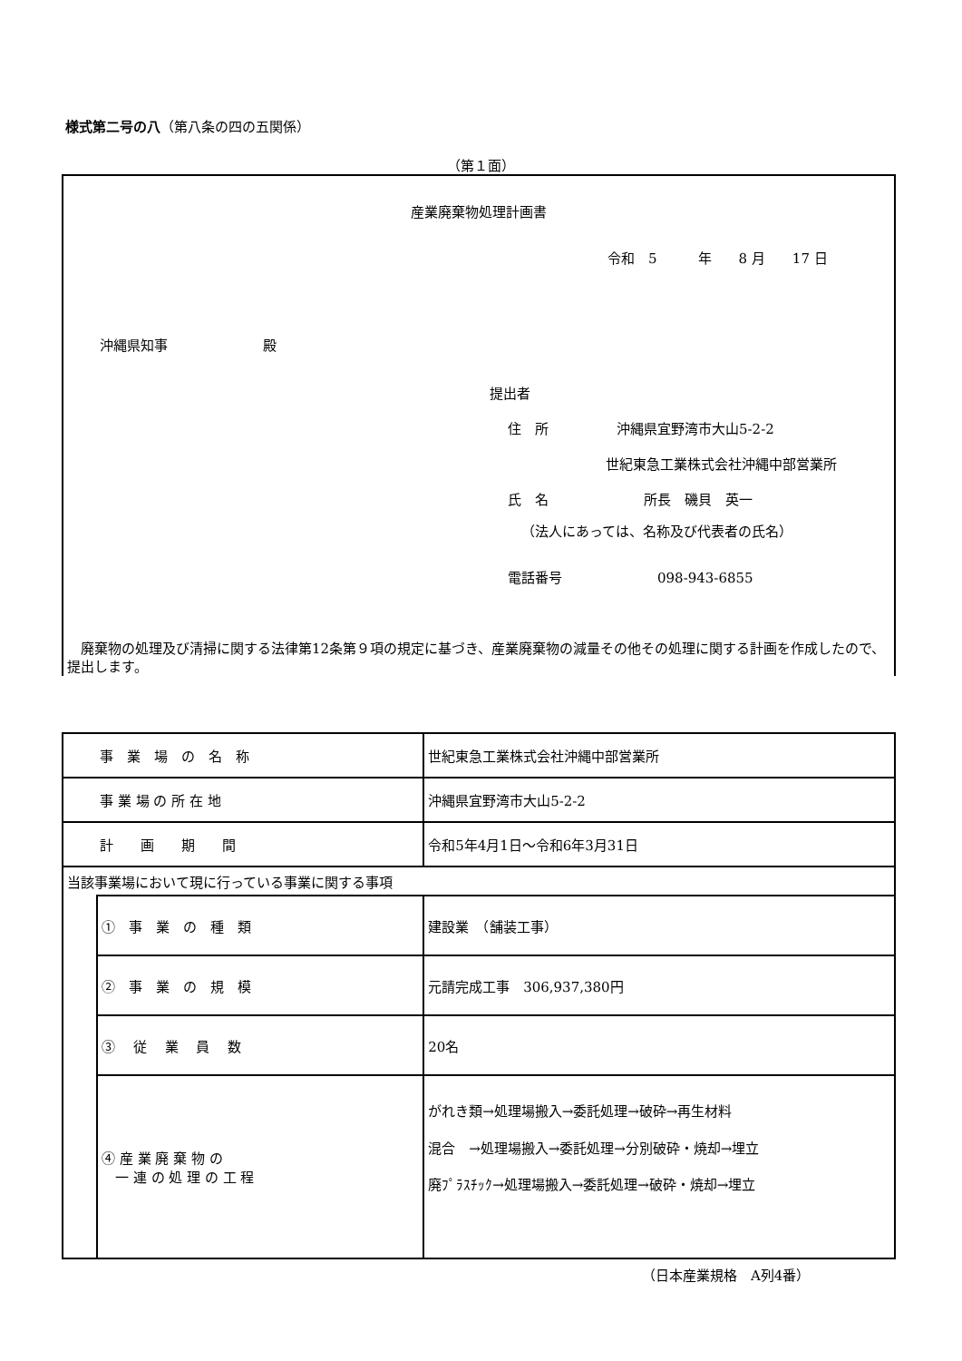様式第二号の八（第八条の四の五関係）
（第１面）
産業廃棄物処理計画書
令和　5　　　年　　8 月　　17 日
沖縄県知事　　　　　　　殿
提出者
住　所　　　　　沖縄県宜野湾市大山5-2-2
世紀東急工業株式会社沖縄中部営業所
氏　名　　　　　　　所長　磯貝　英一
（法人にあっては、名称及び代表者の氏名）
電話番号　　　　　　　098-943-6855
　廃棄物の処理及び清掃に関する法律第12条第９項の規定に基づき、産業廃棄物の減量その他その処理に関する計画を作成したので、提出します。
| 事 業 場 の 名 称 | | 世紀東急工業株式会社沖縄中部営業所 |
| 事 業 場 の 所 在 地 | | 沖縄県宜野湾市大山5-2-2 |
| 計 画 期 間 | | 令和5年4月1日～令和6年3月31日 |
| 当該事業場において現に行っている事業に関する事項 | | |
| | ① 事 業 の 種 類 | 建設業 （舗装工事） |
| | ② 事 業 の 規 模 | 元請完成工事 306,937,380円 |
| | ③ 従 業 員 数 | 20名 |
| | ④ 産 業 廃 棄 物 の 一 連 の 処 理 の 工 程 | がれき類→処理場搬入→委託処理→破砕→再生材料 混合 →処理場搬入→委託処理→分別破砕・焼却→埋立 廃ﾌﾟﾗｽﾁｯｸ→処理場搬入→委託処理→破砕・焼却→埋立 |
（日本産業規格　A列4番）